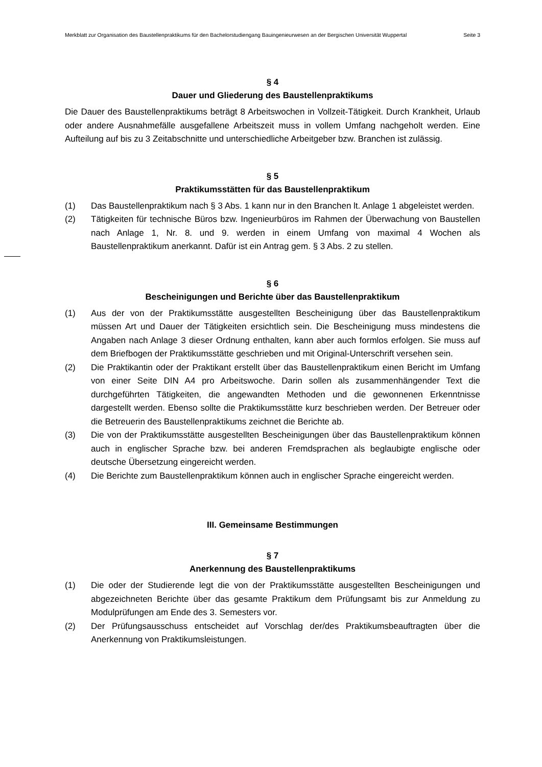Merkblatt zur Organisation des Baustellenpraktikums für den Bachelorstudiengang Bauingenieurwesen an der Bergischen Universität Wuppertal Seite 3
§ 4
Dauer und Gliederung des Baustellenpraktikums
Die Dauer des Baustellenpraktikums beträgt 8 Arbeitswochen in Vollzeit-Tätigkeit. Durch Krankheit, Urlaub oder andere Ausnahmefälle ausgefallene Arbeitszeit muss in vollem Umfang nachgeholt werden. Eine Aufteilung auf bis zu 3 Zeitabschnitte und unterschiedliche Arbeitgeber bzw. Branchen ist zulässig.
§ 5
Praktikumsstätten für das Baustellenpraktikum
(1) Das Baustellenpraktikum nach § 3 Abs. 1 kann nur in den Branchen lt. Anlage 1 abgeleistet werden.
(2) Tätigkeiten für technische Büros bzw. Ingenieurbüros im Rahmen der Überwachung von Baustellen nach Anlage 1, Nr. 8. und 9. werden in einem Umfang von maximal 4 Wochen als Baustellenpraktikum anerkannt. Dafür ist ein Antrag gem. § 3 Abs. 2 zu stellen.
§ 6
Bescheinigungen und Berichte über das Baustellenpraktikum
(1) Aus der von der Praktikumsstätte ausgestellten Bescheinigung über das Baustellenpraktikum müssen Art und Dauer der Tätigkeiten ersichtlich sein. Die Bescheinigung muss mindestens die Angaben nach Anlage 3 dieser Ordnung enthalten, kann aber auch formlos erfolgen. Sie muss auf dem Briefbogen der Praktikumsstätte geschrieben und mit Original-Unterschrift versehen sein.
(2) Die Praktikantin oder der Praktikant erstellt über das Baustellenpraktikum einen Bericht im Umfang von einer Seite DIN A4 pro Arbeitswoche. Darin sollen als zusammenhängender Text die durchgeführten Tätigkeiten, die angewandten Methoden und die gewonnenen Erkenntnisse dargestellt werden. Ebenso sollte die Praktikumsstätte kurz beschrieben werden. Der Betreuer oder die Betreuerin des Baustellenpraktikums zeichnet die Berichte ab.
(3) Die von der Praktikumsstätte ausgestellten Bescheinigungen über das Baustellenpraktikum können auch in englischer Sprache bzw. bei anderen Fremdsprachen als beglaubigte englische oder deutsche Übersetzung eingereicht werden.
(4) Die Berichte zum Baustellenpraktikum können auch in englischer Sprache eingereicht werden.
III. Gemeinsame Bestimmungen
§ 7
Anerkennung des Baustellenpraktikums
(1) Die oder der Studierende legt die von der Praktikumsstätte ausgestellten Bescheinigungen und abgezeichneten Berichte über das gesamte Praktikum dem Prüfungsamt bis zur Anmeldung zu Modulprüfungen am Ende des 3. Semesters vor.
(2) Der Prüfungsausschuss entscheidet auf Vorschlag der/des Praktikumsbeauftragten über die Anerkennung von Praktikumsleistungen.